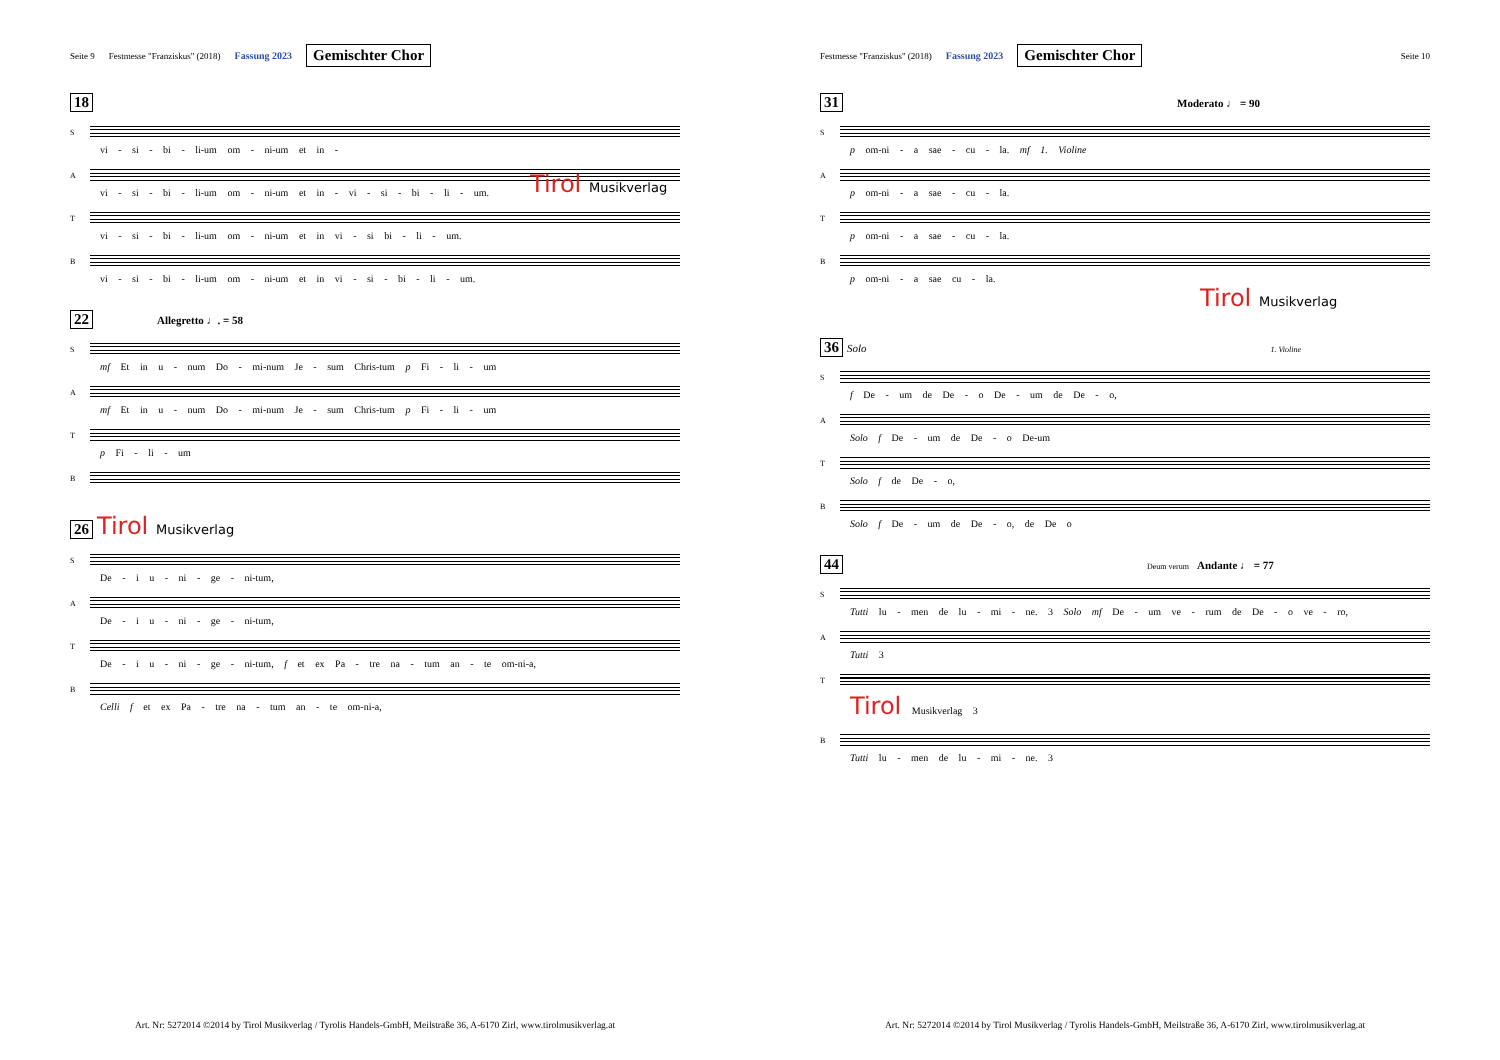Seite 9 Festmesse "Franziskus" (2018) Fassung 2023 Gemischter Chor
18
S
vi - si - bi - li-um om - ni-um et in -
A
vi - si - bi - li-um om - ni-um et in - vi - si - bi - li - um.
T
vi - si - bi - li-um om - ni-um et in vi - si bi - li - um.
B
vi - si - bi - li-um om - ni-um et in vi - si - bi - li - um.
Tirol Musikverlag
22 Allegretto ♩. = 58
S
mf Et in u - num Do - mi-num Je - sum Chris-tum p Fi - li - um
A
mf Et in u - num Do - mi-num Je - sum Chris-tum p Fi - li - um
T
p Fi - li - um
B
26 Tirol Musikverlag
S
De - i u - ni - ge - ni-tum,
A
De - i u - ni - ge - ni-tum,
T
De - i u - ni - ge - ni-tum, f et ex Pa - tre na - tum an - te om-ni-a,
B
Celli f et ex Pa - tre na - tum an - te om-ni-a,
Art. Nr: 5272014 ©2014 by Tirol Musikverlag / Tyrolis Handels-GmbH, Meilstraße 36, A-6170 Zirl, www.tirolmusikverlag.at
Festmesse "Franziskus" (2018) Fassung 2023 Gemischter Chor Seite 10
31 Moderato ♩ = 90
S
p om-ni - a sae - cu - la. mf 1. Violine
A
p om-ni - a sae - cu - la.
T
p om-ni - a sae - cu - la.
B
p om-ni - a sae cu - la.
Tirol Musikverlag
36 Solo 1. Violine
S
f De - um de De - o De - um de De - o,
A
Solo f De - um de De - o De-um
T
Solo f de De - o,
B
Solo f De - um de De - o, de De o
44 Deum verum Andante ♩ = 77
S
Tutti lu - men de lu - mi - ne. 3 Solo mf De - um ve - rum de De - o ve - ro,
A
Tutti 3
T
Tirol Musikverlag 3
B
Tutti lu - men de lu - mi - ne. 3
Art. Nr: 5272014 ©2014 by Tirol Musikverlag / Tyrolis Handels-GmbH, Meilstraße 36, A-6170 Zirl, www.tirolmusikverlag.at